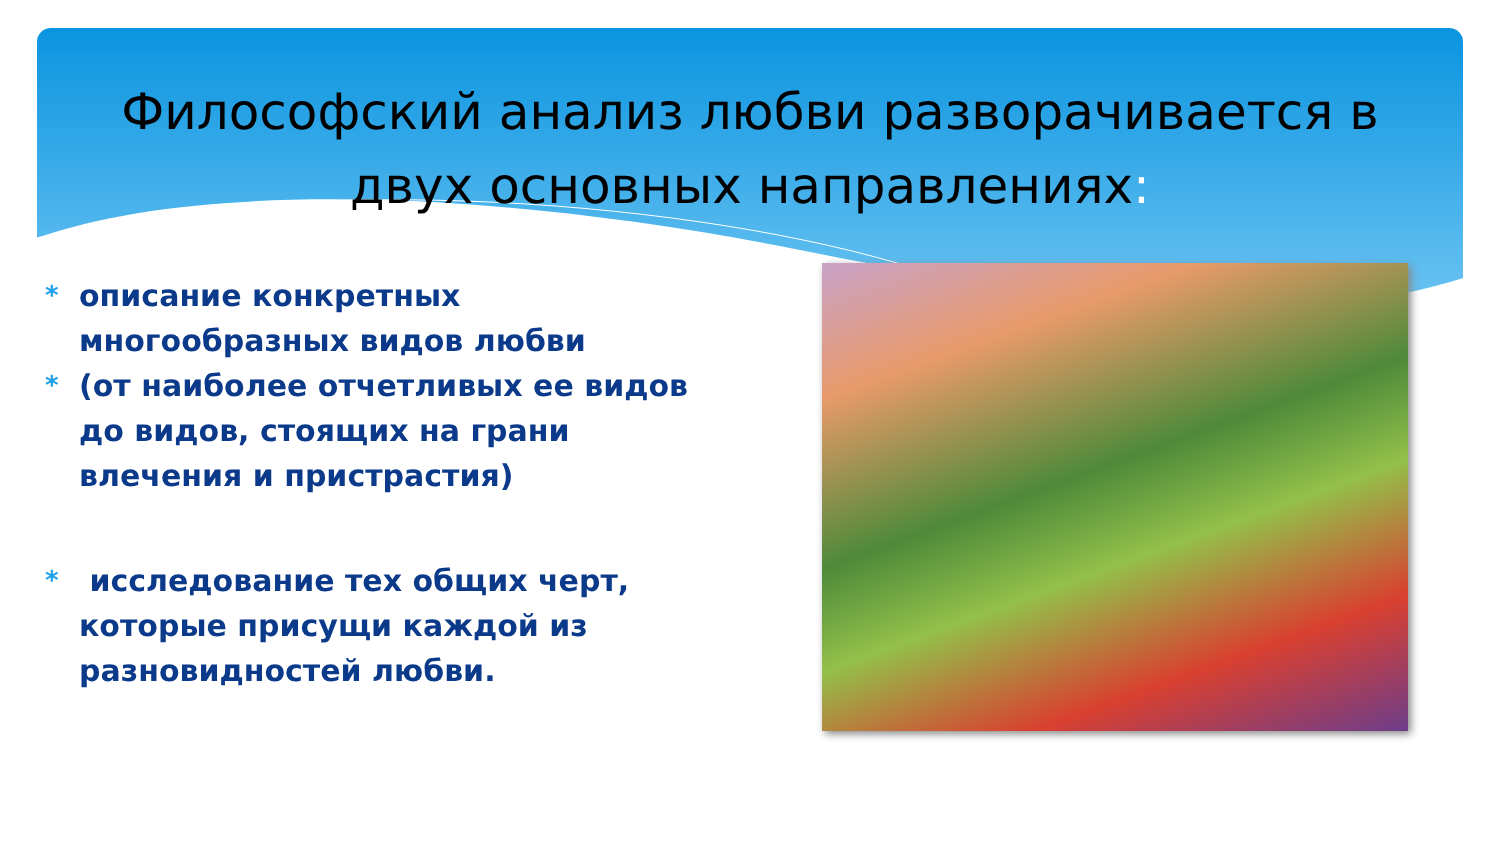Философский анализ любви разворачивается в двух основных направлениях:
*
описание конкретных многообразных видов любви
*
(от наиболее отчетливых ее видов до видов, стоящих на грани влечения и пристрастия)
*
исследование тех общих черт, которые присущи каждой из разновидностей любви.